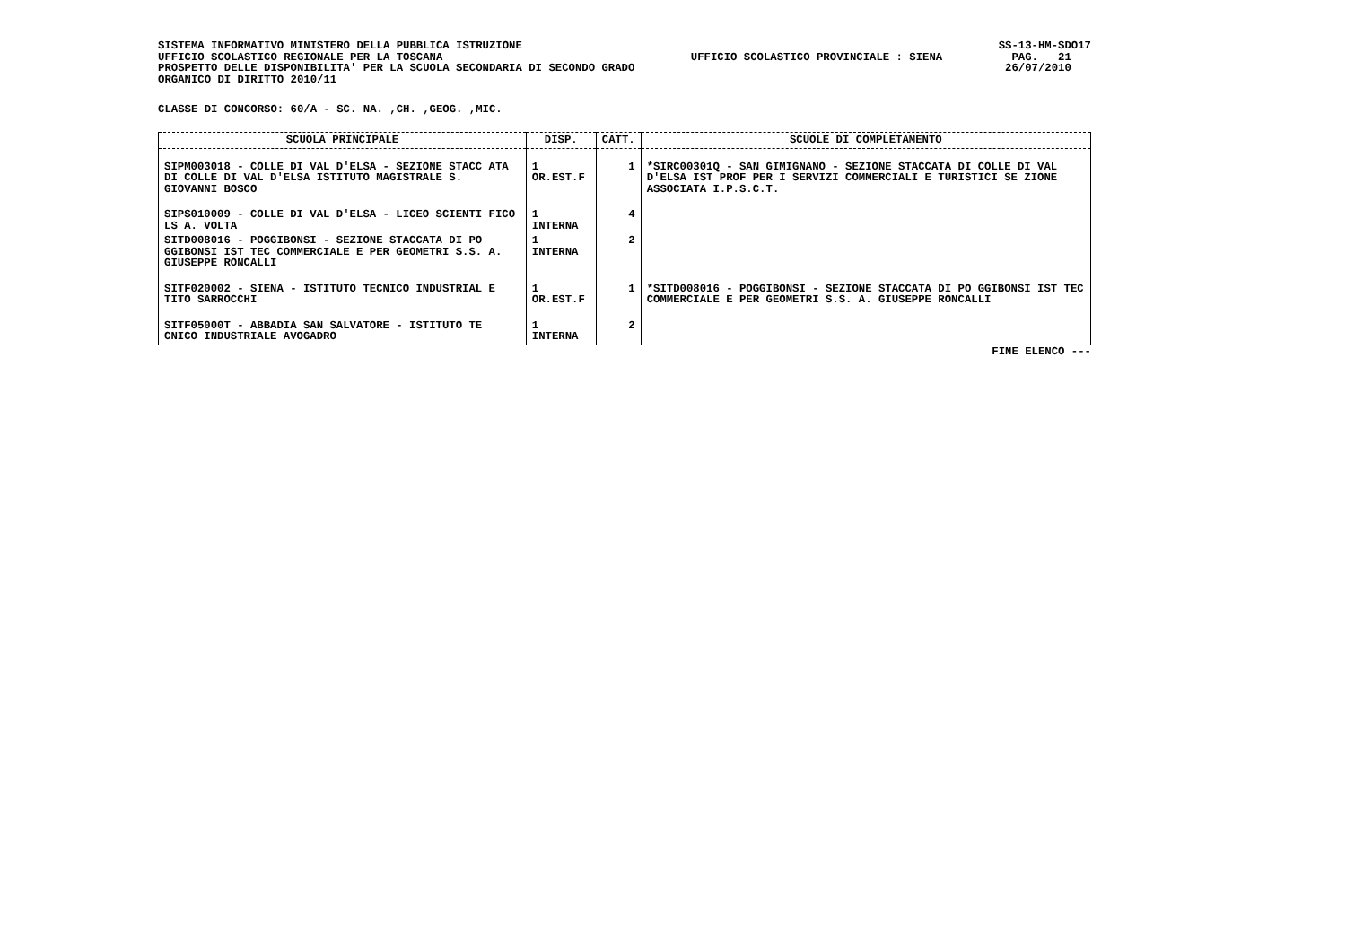SISTEMA INFORMATIVO MINISTERO DELLA PUBBLICA ISTRUZIONE UFFICIO SCOLASTICO REGIONALE PER LA TOSCANA PROSPETTO DELLE DISPONIBILITA' PER LA SCUOLA SECONDARIA DI SECONDO GRADO ORGANICO DI DIRITTO 2010/11
UFFICIO SCOLASTICO PROVINCIALE : SIENA
SS-13-HM-SDO17 PAG. 21 26/07/2010
CLASSE DI CONCORSO: 60/A - SC. NA. ,CH. ,GEOG. ,MIC.
| SCUOLA PRINCIPALE | DISP. | CATT. | SCUOLE DI COMPLETAMENTO |
| --- | --- | --- | --- |
| SIPM003018 - COLLE DI VAL D'ELSA - SEZIONE STACC ATA DI COLLE DI VAL D'ELSA ISTITUTO MAGISTRALE S. GIOVANNI BOSCO | 1 OR.EST.F | 1 | *SIRC00301Q - SAN GIMIGNANO - SEZIONE STACCATA DI COLLE DI VAL D'ELSA IST PROF PER I SERVIZI COMMERCIALI E TURISTICI SE ZIONE ASSOCIATA I.P.S.C.T. |
| SIPS010009 - COLLE DI VAL D'ELSA - LICEO SCIENTI FICO LS A. VOLTA | 1 INTERNA | 4 | |
| SITD008016 - POGGIBONSI - SEZIONE STACCATA DI PO GGIBONSI IST TEC COMMERCIALE E PER GEOMETRI S.S. A. GIUSEPPE RONCALLI | 1 INTERNA | 2 | |
| SITF020002 - SIENA - ISTITUTO TECNICO INDUSTRIAL E TITO SARROCCHI | 1 OR.EST.F | 1 | *SITD008016 - POGGIBONSI - SEZIONE STACCATA DI PO GGIBONSI IST TEC COMMERCIALE E PER GEOMETRI S.S. A. GIUSEPPE RONCALLI |
| SITF05000T - ABBADIA SAN SALVATORE - ISTITUTO TE CNICO INDUSTRIALE AVOGADRO | 1 INTERNA | 2 | |
FINE ELENCO ---